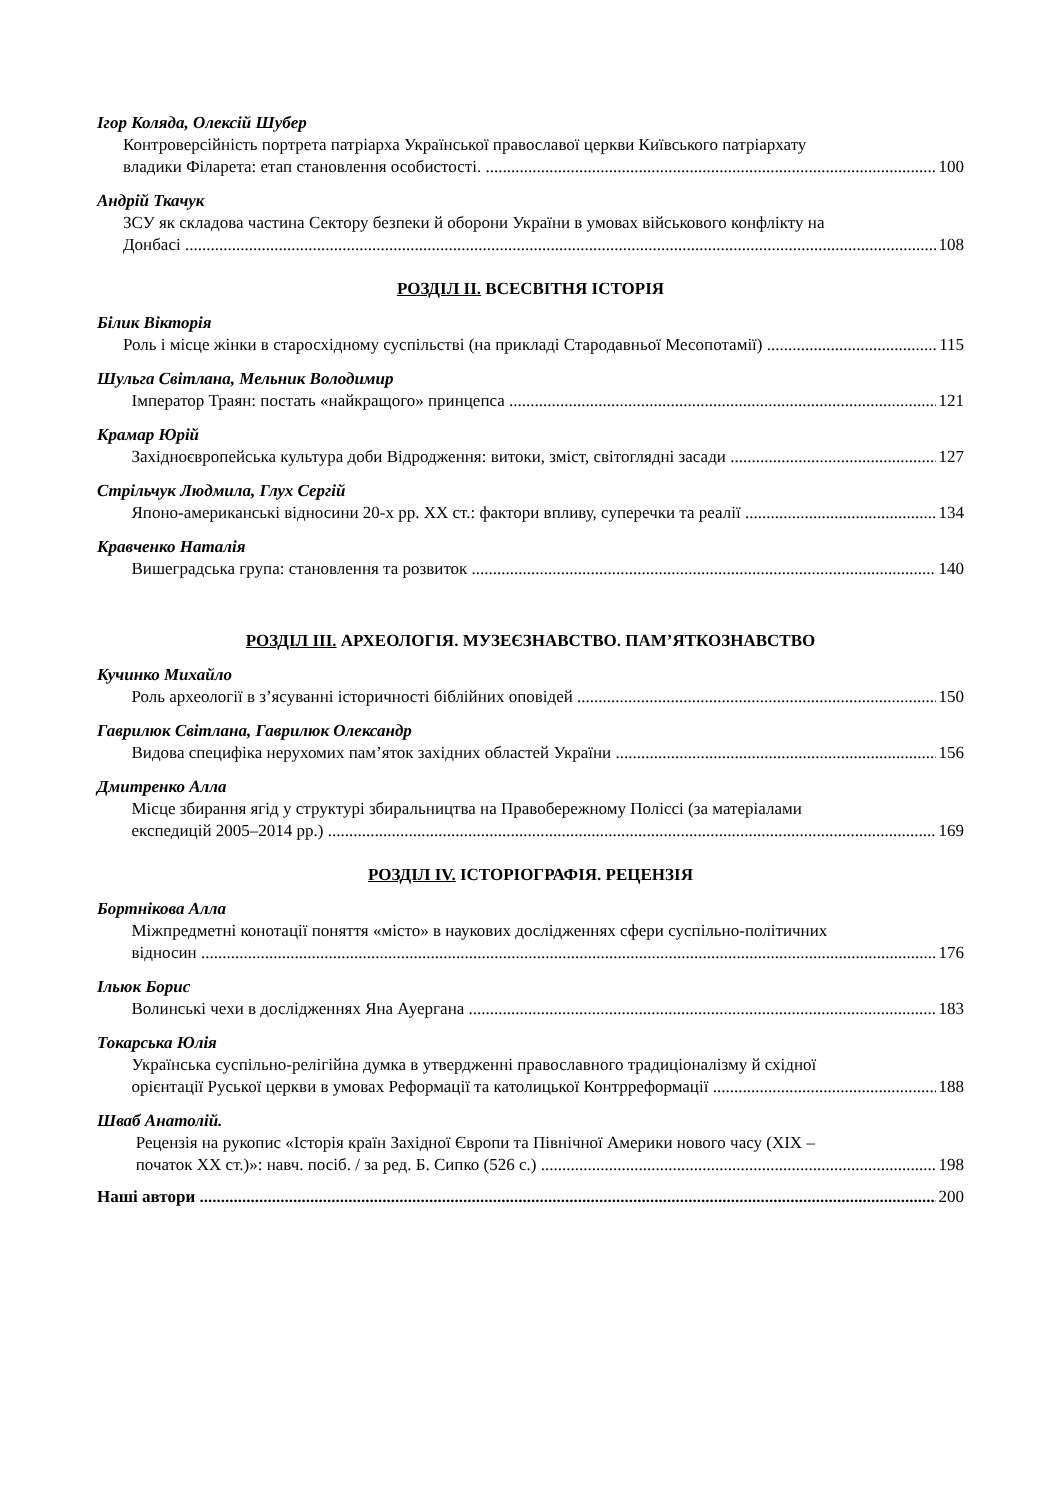Ігор Коляда, Олексій Шубер
Контроверсійність портрета патріарха Української православої церкви Київського патріархату
владики Філарета: етап становлення особистості. 100
Андрій Ткачук
ЗСУ як складова частина Сектору безпеки й оборони України в умовах військового конфлікту на
Донбасі 108
РОЗДІЛ ІІ. ВСЕСВІТНЯ ІСТОРІЯ
Білик Вікторія
Роль і місце жінки в старосхідному суспільстві (на прикладі Стародавньої Месопотамії) 115
Шульга Світлана, Мельник Володимир
Імператор Траян: постать «найкращого» принцепса 121
Крамар Юрій
Західноєвропейська культура доби Відродження: витоки, зміст, світоглядні засади 127
Стрільчук Людмила, Глух Сергій
Японо-американські відносини 20-х рр. ХХ ст.: фактори впливу, суперечки та реалії 134
Кравченко Наталія
Вишеградська група: становлення та розвиток 140
РОЗДІЛ ІІІ. АРХЕОЛОГІЯ. МУЗЕЄЗНАВСТВО. ПАМ’ЯТКОЗНАВСТВО
Кучинко Михайло
Роль археології в з’ясуванні історичності біблійних оповідей 150
Гаврилюк Світлана, Гаврилюк Олександр
Видова специфіка нерухомих пам’яток західних областей України 156
Дмитренко Алла
Місце збирання ягід у структурі збиральництва на Правобережному Поліссі (за матеріалами
експедицій 2005–2014 рр.) 169
РОЗДІЛ IV. ІСТОРІОГРАФІЯ. РЕЦЕНЗІЯ
Бортнікова Алла
Міжпредметні конотації поняття «місто» в наукових дослідженнях сфери суспільно-політичних
відносин 176
Ільюк Борис
Волинські чехи в дослідженнях Яна Ауергана 183
Токарська Юлія
Українська суспільно-релігійна думка в утвердженні православного традиціоналізму й східної
орієнтації Руської церкви в умовах Реформації та католицької Контрреформації 188
Шваб Анатолій.
Рецензія на рукопис «Історія країн Західної Європи та Північної Америки нового часу (XIX –
початок ХХ ст.)»: навч. посіб. / за ред. Б. Сипко (526 с.) 198
Наші автори 200